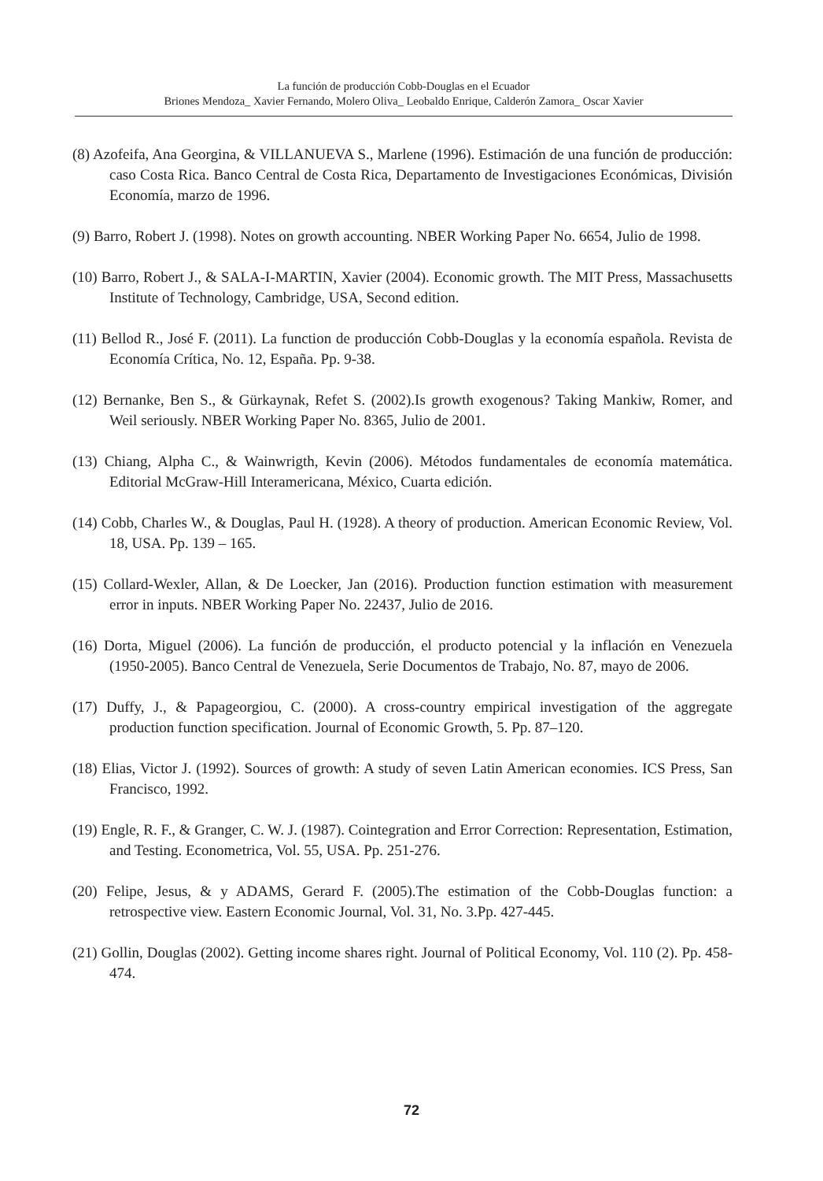La función de producción Cobb-Douglas en el Ecuador
Briones Mendoza_ Xavier Fernando, Molero Oliva_ Leobaldo Enrique, Calderón Zamora_ Oscar Xavier
(8) Azofeifa, Ana Georgina, & VILLANUEVA S., Marlene (1996). Estimación de una función de producción: caso Costa Rica. Banco Central de Costa Rica, Departamento de Investigaciones Económicas, División Economía, marzo de 1996.
(9) Barro, Robert J. (1998). Notes on growth accounting. NBER Working Paper No. 6654, Julio de 1998.
(10) Barro, Robert J., & SALA-I-MARTIN, Xavier (2004). Economic growth. The MIT Press, Massachusetts Institute of Technology, Cambridge, USA, Second edition.
(11) Bellod R., José F. (2011). La function de producción Cobb-Douglas y la economía española. Revista de Economía Crítica, No. 12, España. Pp. 9-38.
(12) Bernanke, Ben S., & Gürkaynak, Refet S. (2002).Is growth exogenous? Taking Mankiw, Romer, and Weil seriously. NBER Working Paper No. 8365, Julio de 2001.
(13) Chiang, Alpha C., & Wainwrigth, Kevin (2006). Métodos fundamentales de economía matemática. Editorial McGraw-Hill Interamericana, México, Cuarta edición.
(14) Cobb, Charles W., & Douglas, Paul H. (1928). A theory of production. American Economic Review, Vol. 18, USA. Pp. 139 – 165.
(15) Collard-Wexler, Allan, & De Loecker, Jan (2016). Production function estimation with measurement error in inputs. NBER Working Paper No. 22437, Julio de 2016.
(16) Dorta, Miguel (2006). La función de producción, el producto potencial y la inflación en Venezuela (1950-2005). Banco Central de Venezuela, Serie Documentos de Trabajo, No. 87, mayo de 2006.
(17) Duffy, J., & Papageorgiou, C. (2000). A cross-country empirical investigation of the aggregate production function specification. Journal of Economic Growth, 5. Pp. 87–120.
(18) Elias, Victor J. (1992). Sources of growth: A study of seven Latin American economies. ICS Press, San Francisco, 1992.
(19) Engle, R. F., & Granger, C. W. J. (1987). Cointegration and Error Correction: Representation, Estimation, and Testing. Econometrica, Vol. 55, USA. Pp. 251-276.
(20) Felipe, Jesus, & y ADAMS, Gerard F. (2005).The estimation of the Cobb-Douglas function: a retrospective view. Eastern Economic Journal, Vol. 31, No. 3.Pp. 427-445.
(21) Gollin, Douglas (2002). Getting income shares right. Journal of Political Economy, Vol. 110 (2). Pp. 458-474.
72